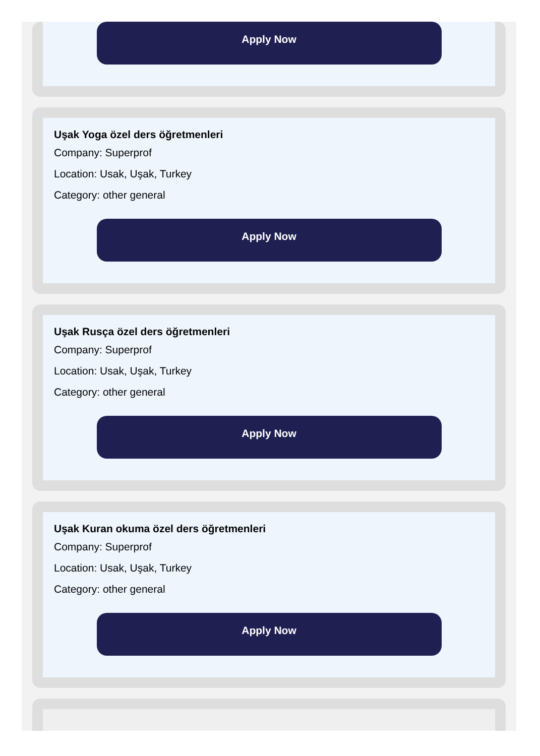Apply Now
Uşak Yoga özel ders öğretmenleri
Company: Superprof
Location: Usak, Uşak, Turkey
Category: other general
Apply Now
Uşak Rusça özel ders öğretmenleri
Company: Superprof
Location: Usak, Uşak, Turkey
Category: other general
Apply Now
Uşak Kuran okuma özel ders öğretmenleri
Company: Superprof
Location: Usak, Uşak, Turkey
Category: other general
Apply Now